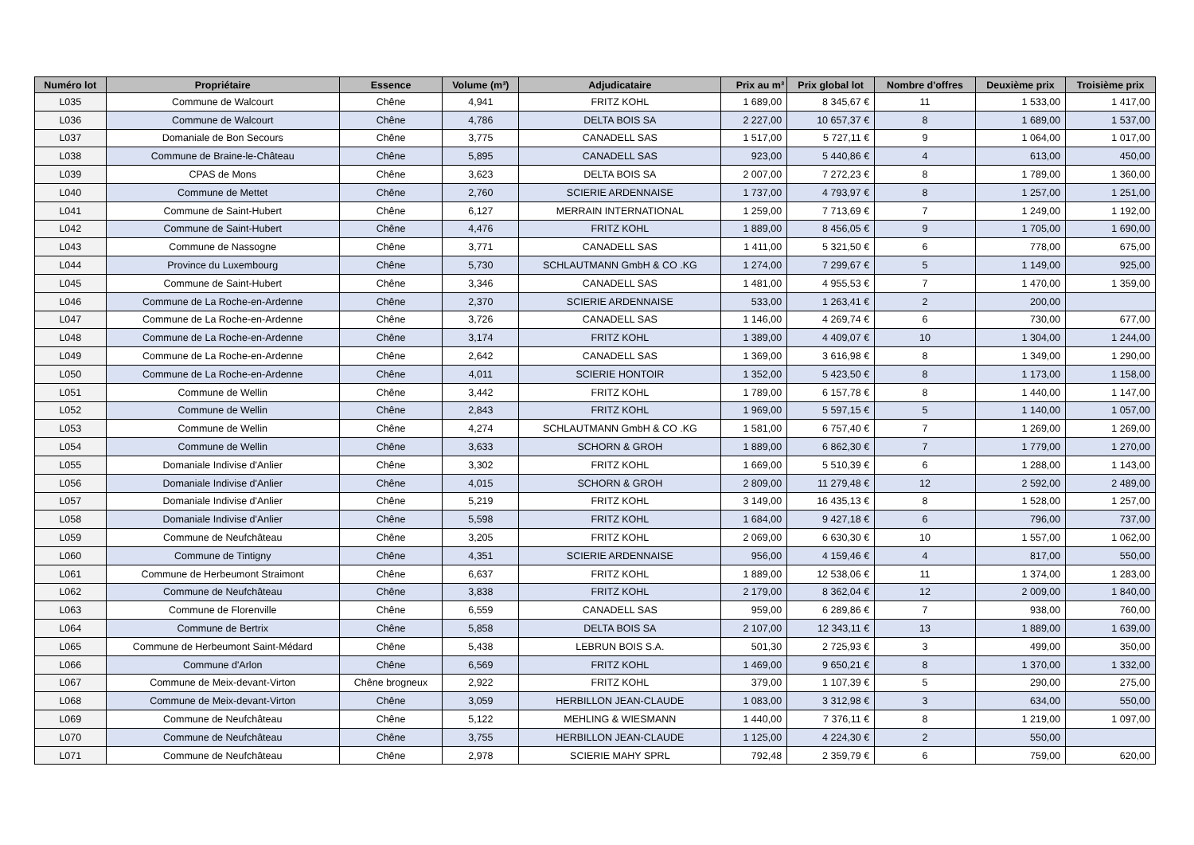| Numéro lot | Propriétaire | Essence | Volume (m³) | Adjudicataire | Prix au m³ | Prix global lot | Nombre d'offres | Deuxième prix | Troisième prix |
| --- | --- | --- | --- | --- | --- | --- | --- | --- | --- |
| L035 | Commune de Walcourt | Chêne | 4,941 | FRITZ KOHL | 1 689,00 | 8 345,67 € | 11 | 1 533,00 | 1 417,00 |
| L036 | Commune de Walcourt | Chêne | 4,786 | DELTA BOIS SA | 2 227,00 | 10 657,37 € | 8 | 1 689,00 | 1 537,00 |
| L037 | Domaniale de Bon Secours | Chêne | 3,775 | CANADELL SAS | 1 517,00 | 5 727,11 € | 9 | 1 064,00 | 1 017,00 |
| L038 | Commune de Braine-le-Château | Chêne | 5,895 | CANADELL SAS | 923,00 | 5 440,86 € | 4 | 613,00 | 450,00 |
| L039 | CPAS de Mons | Chêne | 3,623 | DELTA BOIS SA | 2 007,00 | 7 272,23 € | 8 | 1 789,00 | 1 360,00 |
| L040 | Commune de Mettet | Chêne | 2,760 | SCIERIE ARDENNAISE | 1 737,00 | 4 793,97 € | 8 | 1 257,00 | 1 251,00 |
| L041 | Commune de Saint-Hubert | Chêne | 6,127 | MERRAIN INTERNATIONAL | 1 259,00 | 7 713,69 € | 7 | 1 249,00 | 1 192,00 |
| L042 | Commune de Saint-Hubert | Chêne | 4,476 | FRITZ KOHL | 1 889,00 | 8 456,05 € | 9 | 1 705,00 | 1 690,00 |
| L043 | Commune de Nassogne | Chêne | 3,771 | CANADELL SAS | 1 411,00 | 5 321,50 € | 6 | 778,00 | 675,00 |
| L044 | Province du Luxembourg | Chêne | 5,730 | SCHLAUTMANN GmbH & CO .KG | 1 274,00 | 7 299,67 € | 5 | 1 149,00 | 925,00 |
| L045 | Commune de Saint-Hubert | Chêne | 3,346 | CANADELL SAS | 1 481,00 | 4 955,53 € | 7 | 1 470,00 | 1 359,00 |
| L046 | Commune de La Roche-en-Ardenne | Chêne | 2,370 | SCIERIE ARDENNAISE | 533,00 | 1 263,41 € | 2 | 200,00 | |
| L047 | Commune de La Roche-en-Ardenne | Chêne | 3,726 | CANADELL SAS | 1 146,00 | 4 269,74 € | 6 | 730,00 | 677,00 |
| L048 | Commune de La Roche-en-Ardenne | Chêne | 3,174 | FRITZ KOHL | 1 389,00 | 4 409,07 € | 10 | 1 304,00 | 1 244,00 |
| L049 | Commune de La Roche-en-Ardenne | Chêne | 2,642 | CANADELL SAS | 1 369,00 | 3 616,98 € | 8 | 1 349,00 | 1 290,00 |
| L050 | Commune de La Roche-en-Ardenne | Chêne | 4,011 | SCIERIE HONTOIR | 1 352,00 | 5 423,50 € | 8 | 1 173,00 | 1 158,00 |
| L051 | Commune de Wellin | Chêne | 3,442 | FRITZ KOHL | 1 789,00 | 6 157,78 € | 8 | 1 440,00 | 1 147,00 |
| L052 | Commune de Wellin | Chêne | 2,843 | FRITZ KOHL | 1 969,00 | 5 597,15 € | 5 | 1 140,00 | 1 057,00 |
| L053 | Commune de Wellin | Chêne | 4,274 | SCHLAUTMANN GmbH & CO .KG | 1 581,00 | 6 757,40 € | 7 | 1 269,00 | 1 269,00 |
| L054 | Commune de Wellin | Chêne | 3,633 | SCHORN & GROH | 1 889,00 | 6 862,30 € | 7 | 1 779,00 | 1 270,00 |
| L055 | Domaniale Indivise d'Anlier | Chêne | 3,302 | FRITZ KOHL | 1 669,00 | 5 510,39 € | 6 | 1 288,00 | 1 143,00 |
| L056 | Domaniale Indivise d'Anlier | Chêne | 4,015 | SCHORN & GROH | 2 809,00 | 11 279,48 € | 12 | 2 592,00 | 2 489,00 |
| L057 | Domaniale Indivise d'Anlier | Chêne | 5,219 | FRITZ KOHL | 3 149,00 | 16 435,13 € | 8 | 1 528,00 | 1 257,00 |
| L058 | Domaniale Indivise d'Anlier | Chêne | 5,598 | FRITZ KOHL | 1 684,00 | 9 427,18 € | 6 | 796,00 | 737,00 |
| L059 | Commune de Neufchâteau | Chêne | 3,205 | FRITZ KOHL | 2 069,00 | 6 630,30 € | 10 | 1 557,00 | 1 062,00 |
| L060 | Commune de Tintigny | Chêne | 4,351 | SCIERIE ARDENNAISE | 956,00 | 4 159,46 € | 4 | 817,00 | 550,00 |
| L061 | Commune de Herbeumont Straimont | Chêne | 6,637 | FRITZ KOHL | 1 889,00 | 12 538,06 € | 11 | 1 374,00 | 1 283,00 |
| L062 | Commune de Neufchâteau | Chêne | 3,838 | FRITZ KOHL | 2 179,00 | 8 362,04 € | 12 | 2 009,00 | 1 840,00 |
| L063 | Commune de Florenville | Chêne | 6,559 | CANADELL SAS | 959,00 | 6 289,86 € | 7 | 938,00 | 760,00 |
| L064 | Commune de Bertrix | Chêne | 5,858 | DELTA BOIS SA | 2 107,00 | 12 343,11 € | 13 | 1 889,00 | 1 639,00 |
| L065 | Commune de Herbeumont Saint-Médard | Chêne | 5,438 | LEBRUN BOIS S.A. | 501,30 | 2 725,93 € | 3 | 499,00 | 350,00 |
| L066 | Commune d'Arlon | Chêne | 6,569 | FRITZ KOHL | 1 469,00 | 9 650,21 € | 8 | 1 370,00 | 1 332,00 |
| L067 | Commune de Meix-devant-Virton | Chêne brogneux | 2,922 | FRITZ KOHL | 379,00 | 1 107,39 € | 5 | 290,00 | 275,00 |
| L068 | Commune de Meix-devant-Virton | Chêne | 3,059 | HERBILLON JEAN-CLAUDE | 1 083,00 | 3 312,98 € | 3 | 634,00 | 550,00 |
| L069 | Commune de Neufchâteau | Chêne | 5,122 | MEHLING & WIESMANN | 1 440,00 | 7 376,11 € | 8 | 1 219,00 | 1 097,00 |
| L070 | Commune de Neufchâteau | Chêne | 3,755 | HERBILLON JEAN-CLAUDE | 1 125,00 | 4 224,30 € | 2 | 550,00 | |
| L071 | Commune de Neufchâteau | Chêne | 2,978 | SCIERIE MAHY SPRL | 792,48 | 2 359,79 € | 6 | 759,00 | 620,00 |